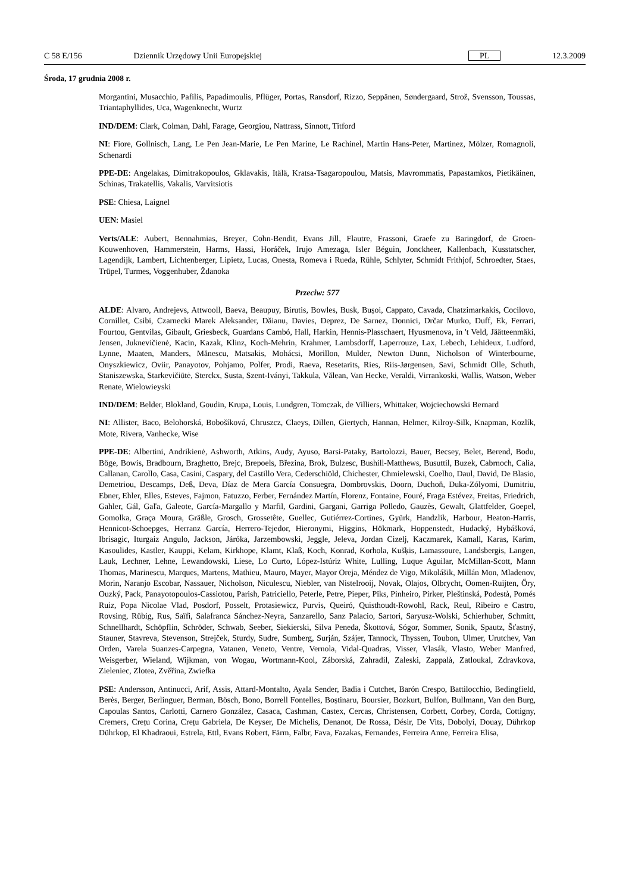C 58 E/156 Dziennik Urzędowy Unii Europejskiej PL 12.3.2009
Środa, 17 grudnia 2008 r.
Morgantini, Musacchio, Pafilis, Papadimoulis, Pflüger, Portas, Ransdorf, Rizzo, Seppänen, Søndergaard, Strož, Svensson, Toussas, Triantaphyllides, Uca, Wagenknecht, Wurtz
IND/DEM: Clark, Colman, Dahl, Farage, Georgiou, Nattrass, Sinnott, Titford
NI: Fiore, Gollnisch, Lang, Le Pen Jean-Marie, Le Pen Marine, Le Rachinel, Martin Hans-Peter, Martinez, Mölzer, Romagnoli, Schenardi
PPE-DE: Angelakas, Dimitrakopoulos, Gklavakis, Itälä, Kratsa-Tsagaropoulou, Matsis, Mavrommatis, Papastamkos, Pietikäinen, Schinas, Trakatellis, Vakalis, Varvitsiotis
PSE: Chiesa, Laignel
UEN: Masiel
Verts/ALE: Aubert, Bennahmias, Breyer, Cohn-Bendit, Evans Jill, Flautre, Frassoni, Graefe zu Baringdorf, de Groen-Kouwenhoven, Hammerstein, Harms, Hassi, Horáček, Irujo Amezaga, Isler Béguin, Jonckheer, Kallenbach, Kusstatscher, Lagendijk, Lambert, Lichtenberger, Lipietz, Lucas, Onesta, Romeva i Rueda, Rühle, Schlyter, Schmidt Frithjof, Schroedter, Staes, Trüpel, Turmes, Voggenhuber, Ždanoka
Przeciw: 577
ALDE: Alvaro, Andrejevs, Attwooll, Baeva, Beaupuy, Birutis, Bowles, Busk, Bușoi, Cappato, Cavada, Chatzimarkakis, Cocilovo, Cornillet, Csibi, Czarnecki Marek Aleksander, Dăianu, Davies, Deprez, De Sarnez, Donnici, Drčar Murko, Duff, Ek, Ferrari, Fourtou, Gentvilas, Gibault, Griesbeck, Guardans Cambó, Hall, Harkin, Hennis-Plasschaert, Hyusmenova, in 't Veld, Jäätteenmäki, Jensen, Juknevičienė, Kacin, Kazak, Klinz, Koch-Mehrin, Krahmer, Lambsdorff, Laperrouze, Lax, Lebech, Lehideux, Ludford, Lynne, Maaten, Manders, Mănescu, Matsakis, Mohácsi, Morillon, Mulder, Newton Dunn, Nicholson of Winterbourne, Onyszkiewicz, Oviir, Panayotov, Pohjamo, Polfer, Prodi, Raeva, Resetarits, Ries, Riis-Jørgensen, Savi, Schmidt Olle, Schuth, Staniszewska, Starkevičiūtė, Sterckx, Susta, Szent-Iványi, Takkula, Vălean, Van Hecke, Veraldi, Virrankoski, Wallis, Watson, Weber Renate, Wielowieyski
IND/DEM: Belder, Blokland, Goudin, Krupa, Louis, Lundgren, Tomczak, de Villiers, Whittaker, Wojciechowski Bernard
NI: Allister, Baco, Belohorská, Bobošíková, Chruszcz, Claeys, Dillen, Giertych, Hannan, Helmer, Kilroy-Silk, Knapman, Kozlík, Mote, Rivera, Vanhecke, Wise
PPE-DE: Albertini, Andrikienė, Ashworth, Atkins, Audy, Ayuso, Barsi-Pataky, Bartolozzi, Bauer, Becsey, Belet, Berend, Bodu, Böge, Bowis, Bradbourn, Braghetto, Brejc, Brepoels, Březina, Brok, Bulzesc, Bushill-Matthews, Busuttil, Buzek, Cabrnoch, Calia, Callanan, Carollo, Casa, Casini, Caspary, del Castillo Vera, Cederschiöld, Chichester, Chmielewski, Coelho, Daul, David, De Blasio, Demetriou, Descamps, Deß, Deva, Díaz de Mera García Consuegra, Dombrovskis, Doorn, Duchoň, Duka-Zólyomi, Dumitriu, Ebner, Ehler, Elles, Esteves, Fajmon, Fatuzzo, Ferber, Fernández Martín, Florenz, Fontaine, Fouré, Fraga Estévez, Freitas, Friedrich, Gahler, Gál, Gaľa, Galeote, García-Margallo y Marfil, Gardini, Gargani, Garriga Polledo, Gauzès, Gewalt, Glattfelder, Goepel, Gomolka, Graça Moura, Gräßle, Grosch, Grossetête, Guellec, Gutiérrez-Cortines, Gyürk, Handzlik, Harbour, Heaton-Harris, Hennicot-Schoepges, Herranz García, Herrero-Tejedor, Hieronymi, Higgins, Hökmark, Hoppenstedt, Hudacký, Hybášková, Ibrisagic, Iturgaiz Angulo, Jackson, Járóka, Jarzembowski, Jeggle, Jeleva, Jordan Cizelj, Kaczmarek, Kamall, Karas, Karim, Kasoulides, Kastler, Kauppi, Kelam, Kirkhope, Klamt, Klaß, Koch, Konrad, Korhola, Kušķis, Lamassoure, Landsbergis, Langen, Lauk, Lechner, Lehne, Lewandowski, Liese, Lo Curto, López-Istúriz White, Lulling, Luque Aguilar, McMillan-Scott, Mann Thomas, Marinescu, Marques, Martens, Mathieu, Mauro, Mayer, Mayor Oreja, Méndez de Vigo, Mikolášik, Millán Mon, Mladenov, Morin, Naranjo Escobar, Nassauer, Nicholson, Niculescu, Niebler, van Nistelrooij, Novak, Olajos, Olbrycht, Oomen-Ruijten, Őry, Ouzký, Pack, Panayotopoulos-Cassiotou, Parish, Patriciello, Peterle, Petre, Pieper, Pīks, Pinheiro, Pirker, Pleštinská, Podestà, Pomés Ruiz, Popa Nicolae Vlad, Posdorf, Posselt, Protasiewicz, Purvis, Queiró, Quisthoudt-Rowohl, Rack, Reul, Ribeiro e Castro, Rovsing, Rübig, Rus, Saïfi, Salafranca Sánchez-Neyra, Sanzarello, Sanz Palacio, Sartori, Saryusz-Wolski, Schierhuber, Schmitt, Schnellhardt, Schöpflin, Schröder, Schwab, Seeber, Siekierski, Silva Peneda, Škottová, Sógor, Sommer, Sonik, Spautz, Šťastný, Stauner, Stavreva, Stevenson, Strejček, Sturdy, Sudre, Sumberg, Surján, Szájer, Tannock, Thyssen, Toubon, Ulmer, Urutchev, Van Orden, Varela Suanzes-Carpegna, Vatanen, Veneto, Ventre, Vernola, Vidal-Quadras, Visser, Vlasák, Vlasto, Weber Manfred, Weisgerber, Wieland, Wijkman, von Wogau, Wortmann-Kool, Záborská, Zahradil, Zaleski, Zappalà, Zatloukal, Zdravkova, Zieleniec, Zlotea, Zvěřina, Zwiefka
PSE: Andersson, Antinucci, Arif, Assis, Attard-Montalto, Ayala Sender, Badia i Cutchet, Barón Crespo, Battilocchio, Bedingfield, Berès, Berger, Berlinguer, Berman, Bösch, Bono, Borrell Fontelles, Boștinaru, Boursier, Bozkurt, Bulfon, Bullmann, Van den Burg, Capoulas Santos, Carlotti, Carnero González, Casaca, Cashman, Castex, Cercas, Christensen, Corbett, Corbey, Corda, Cottigny, Cremers, Crețu Corina, Crețu Gabriela, De Keyser, De Michelis, Denanot, De Rossa, Désir, De Vits, Dobolyi, Douay, Dührkop Dührkop, El Khadraoui, Estrela, Ettl, Evans Robert, Färm, Falbr, Fava, Fazakas, Fernandes, Ferreira Anne, Ferreira Elisa,